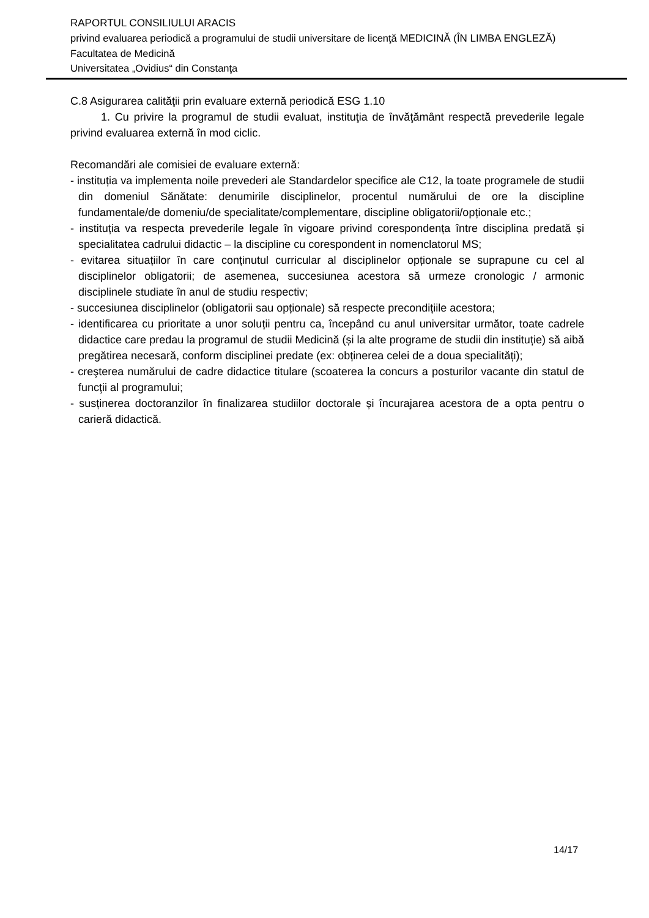RAPORTUL CONSILIULUI ARACIS
privind evaluarea periodică a programului de studii universitare de licenţă MEDICINĂ (ÎN LIMBA ENGLEZĂ)
Facultatea de Medicină
Universitatea „Ovidius“ din Constanţa
C.8 Asigurarea calităţii prin evaluare externă periodică ESG 1.10
1. Cu privire la programul de studii evaluat, instituţia de învăţământ respectă prevederile legale privind evaluarea externă în mod ciclic.
Recomandări ale comisiei de evaluare externă:
- instituția va implementa noile prevederi ale Standardelor specifice ale C12, la toate programele de studii din domeniul Sănătate: denumirile disciplinelor, procentul numărului de ore la discipline fundamentale/de domeniu/de specialitate/complementare, discipline obligatorii/opționale etc.;
- instituția va respecta prevederile legale în vigoare privind corespondența între disciplina predată și specialitatea cadrului didactic – la discipline cu corespondent in nomenclatorul MS;
- evitarea situațiilor în care conținutul curricular al disciplinelor opționale se suprapune cu cel al disciplinelor obligatorii; de asemenea, succesiunea acestora să urmeze cronologic / armonic disciplinele studiate în anul de studiu respectiv;
- succesiunea disciplinelor (obligatorii sau opționale) să respecte precondițiile acestora;
- identificarea cu prioritate a unor soluții pentru ca, începând cu anul universitar următor, toate cadrele didactice care predau la programul de studii Medicină (și la alte programe de studii din instituție) să aibă pregătirea necesară, conform disciplinei predate (ex: obținerea celei de a doua specialități);
- creşterea numărului de cadre didactice titulare (scoaterea la concurs a posturilor vacante din statul de funcţii al programului;
- susținerea doctoranzilor în finalizarea studiilor doctorale și încurajarea acestora de a opta pentru o carieră didactică.
14/17